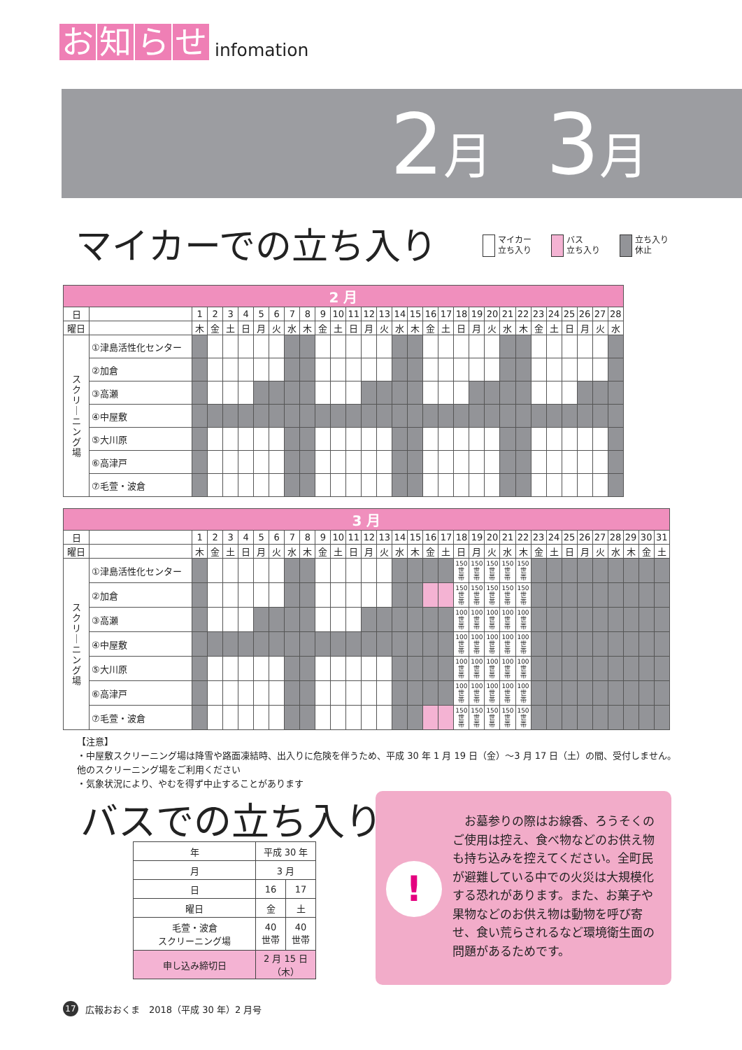お知らせ infomation
2月 3月
マイカーでの立ち入り
マイカー
立ち入り
バス
立ち入り
立ち入り
休止
| 2 月 | | | | | | | | | | | | | | | | | | | | | | | | | | | | | |
| --- | --- | --- | --- | --- | --- | --- | --- | --- | --- | --- | --- | --- | --- | --- | --- | --- | --- | --- | --- | --- | --- | --- | --- | --- | --- | --- | --- | --- | --- |
| 日 | | 1 | 2 | 3 | 4 | 5 | 6 | 7 | 8 | 9 | 10 | 11 | 12 | 13 | 14 | 15 | 16 | 17 | 18 | 19 | 20 | 21 | 22 | 23 | 24 | 25 | 26 | 27 | 28 |
| 曜日 | | 木 | 金 | 土 | 日 | 月 | 火 | 水 | 木 | 金 | 土 | 日 | 月 | 火 | 水 | 木 | 金 | 土 | 日 | 月 | 火 | 水 | 木 | 金 | 土 | 日 | 月 | 火 | 水 |
| ス ク リ ｜ ニ ン グ 場 | ①津島活性化センター | | | | | | | | | | | | | | | | | | | | | | | | | | | | |
| | ②加倉 | | | | | | | | | | | | | | | | | | | | | | | | | | | | |
| | ③高瀬 | | | | | | | | | | | | | | | | | | | | | | | | | | | | |
| | ④中屋敷 | | | | | | | | | | | | | | | | | | | | | | | | | | | | |
| | ⑤大川原 | | | | | | | | | | | | | | | | | | | | | | | | | | | | |
| | ⑥高津戸 | | | | | | | | | | | | | | | | | | | | | | | | | | | | |
| | ⑦毛萱・波倉 | | | | | | | | | | | | | | | | | | | | | | | | | | | | |
| 3 月 | | | | | | | | | | | | | | | | | | | | | | | | | | | | | | | | |
| --- | --- | --- | --- | --- | --- | --- | --- | --- | --- | --- | --- | --- | --- | --- | --- | --- | --- | --- | --- | --- | --- | --- | --- | --- | --- | --- | --- | --- | --- | --- | --- | --- |
| 日 | | 1 | 2 | 3 | 4 | 5 | 6 | 7 | 8 | 9 | 10 | 11 | 12 | 13 | 14 | 15 | 16 | 17 | 18 | 19 | 20 | 21 | 22 | 23 | 24 | 25 | 26 | 27 | 28 | 29 | 30 | 31 |
| 曜日 | | 木 | 金 | 土 | 日 | 月 | 火 | 水 | 木 | 金 | 土 | 日 | 月 | 火 | 水 | 木 | 金 | 土 | 日 | 月 | 火 | 水 | 木 | 金 | 土 | 日 | 月 | 火 | 水 | 木 | 金 | 土 |
| ス ク リ ｜ ニ ン グ 場 | ①津島活性化センター | | | | | | | | | | | | | | | | | | 150 世 帯 | 150 世 帯 | 150 世 帯 | 150 世 帯 | 150 世 帯 | | | | | | | | | |
| | ②加倉 | | | | | | | | | | | | | | | | | | 150 世 帯 | 150 世 帯 | 150 世 帯 | 150 世 帯 | 150 世 帯 | | | | | | | | | |
| | ③高瀬 | | | | | | | | | | | | | | | | | | 100 世 帯 | 100 世 帯 | 100 世 帯 | 100 世 帯 | 100 世 帯 | | | | | | | | | |
| | ④中屋敷 | | | | | | | | | | | | | | | | | | 100 世 帯 | 100 世 帯 | 100 世 帯 | 100 世 帯 | 100 世 帯 | | | | | | | | | |
| | ⑤大川原 | | | | | | | | | | | | | | | | | | 100 世 帯 | 100 世 帯 | 100 世 帯 | 100 世 帯 | 100 世 帯 | | | | | | | | | |
| | ⑥高津戸 | | | | | | | | | | | | | | | | | | 100 世 帯 | 100 世 帯 | 100 世 帯 | 100 世 帯 | 100 世 帯 | | | | | | | | | |
| | ⑦毛萱・波倉 | | | | | | | | | | | | | | | | | | 150 世 帯 | 150 世 帯 | 150 世 帯 | 150 世 帯 | 150 世 帯 | | | | | | | | | |
【注意】
・中屋敷スクリーニング場は降雪や路面凍結時、出入りに危険を伴うため、平成 30 年 1 月 19 日（金）～3 月 17 日（土）の間、受付しません。他のスクリーニング場をご利用ください
・気象状況により、やむを得ず中止することがあります
バスでの立ち入り
| 年 | 平成 30 年 | |
| 月 | 3 月 | |
| 日 | 16 | 17 |
| 曜日 | 金 | 土 |
| 毛萱・波倉 スクリーニング場 | 40 世帯 | 40 世帯 |
| 申し込み締切日 | 2 月 15 日 （木） | |
!
お墓参りの際はお線香、ろうそくのご使用は控え、食べ物などのお供え物も持ち込みを控えてください。全町民が避難している中での火災は大規模化する恐れがあります。また、お菓子や果物などのお供え物は動物を呼び寄せ、食い荒らされるなど環境衛生面の問題があるためです。
17 広報おおくま　2018（平成 30 年）2 月号